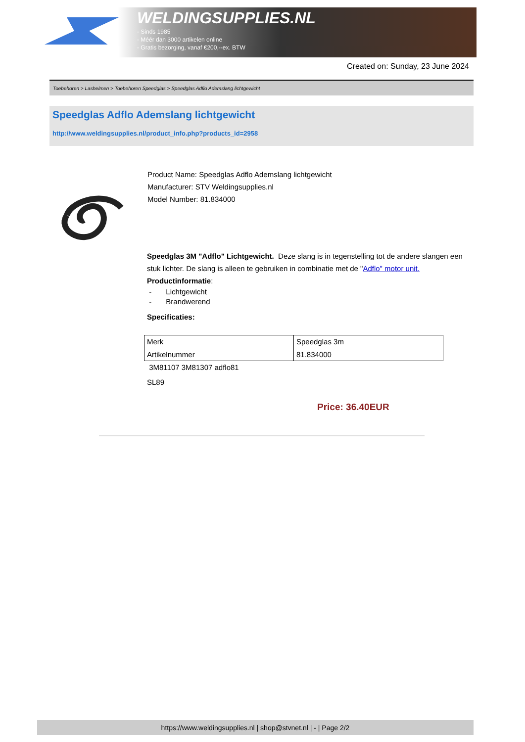WELDINGSUPPLIES.NL
- Sinds 1985
- Méér dan 3000 artikelen online
- Gratis bezorging, vanaf €200,--ex. BTW
Created on: Sunday, 23 June 2024
Toebehoren > Lashelmen > Toebehoren Speedglas > Speedglas Adflo Ademslang lichtgewicht
Speedglas Adflo Ademslang lichtgewicht
http://www.weldingsupplies.nl/product_info.php?products_id=2958
Product Name: Speedglas Adflo Ademslang lichtgewicht
Manufacturer: STV Weldingsupplies.nl
Model Number: 81.834000
Speedglas 3M "Adflo" Lichtgewicht. Deze slang is in tegenstelling tot de andere slangen een stuk lichter. De slang is alleen te gebruiken in combinatie met de "Adflo" motor unit.
Productinformatie:
- Lichtgewicht
- Brandwerend
Specificaties:
| Merk | Speedglas 3m |
| Artikelnummer | 81.834000 |
3M81107 3M81307 adflo81
SL89
Price: 36.40EUR
https://www.weldingsupplies.nl | shop@stvnet.nl | - | Page 2/2